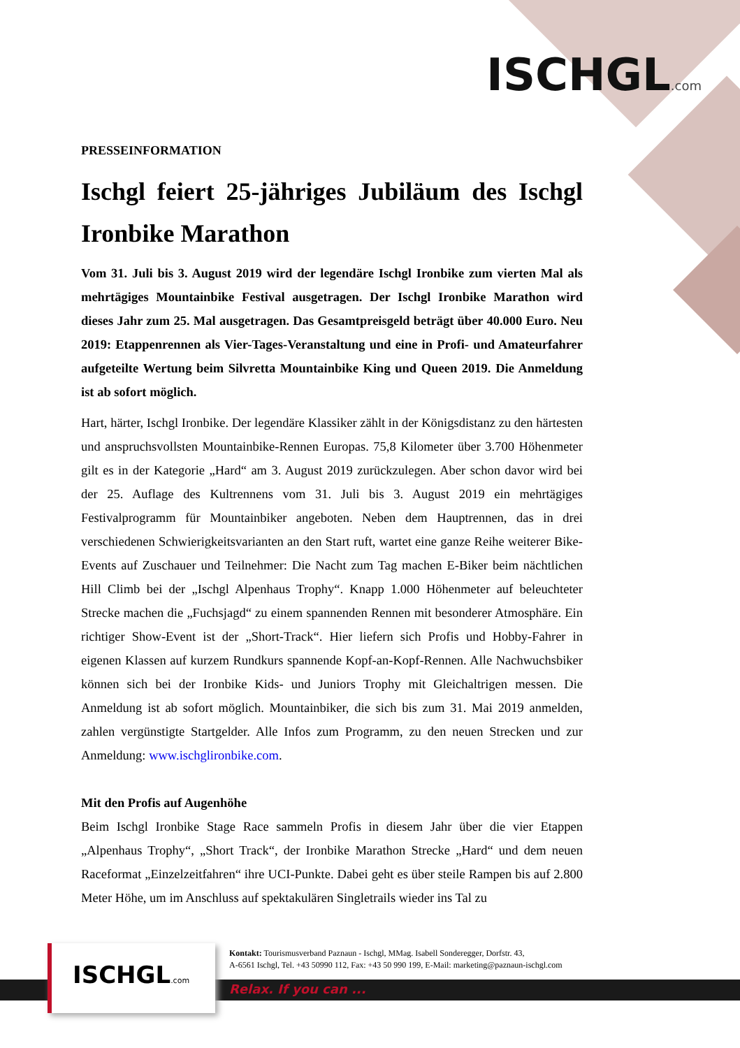ISCHGL.com
PRESSEINFORMATION
Ischgl feiert 25-jähriges Jubiläum des Ischgl Ironbike Marathon
Vom 31. Juli bis 3. August 2019 wird der legendäre Ischgl Ironbike zum vierten Mal als mehrtägiges Mountainbike Festival ausgetragen. Der Ischgl Ironbike Marathon wird dieses Jahr zum 25. Mal ausgetragen. Das Gesamtpreisgeld beträgt über 40.000 Euro. Neu 2019: Etappenrennen als Vier-Tages-Veranstaltung und eine in Profi- und Amateurfahrer aufgeteilte Wertung beim Silvretta Mountainbike King und Queen 2019. Die Anmeldung ist ab sofort möglich.
Hart, härter, Ischgl Ironbike. Der legendäre Klassiker zählt in der Königsdistanz zu den härtesten und anspruchsvollsten Mountainbike-Rennen Europas. 75,8 Kilometer über 3.700 Höhenmeter gilt es in der Kategorie „Hard“ am 3. August 2019 zurückzulegen. Aber schon davor wird bei der 25. Auflage des Kultrennens vom 31. Juli bis 3. August 2019 ein mehrtägiges Festivalprogramm für Mountainbiker angeboten. Neben dem Hauptrennen, das in drei verschiedenen Schwierigkeitsvarianten an den Start ruft, wartet eine ganze Reihe weiterer Bike-Events auf Zuschauer und Teilnehmer: Die Nacht zum Tag machen E-Biker beim nächtlichen Hill Climb bei der „Ischgl Alpenhaus Trophy“. Knapp 1.000 Höhenmeter auf beleuchteter Strecke machen die „Fuchsjagd“ zu einem spannenden Rennen mit besonderer Atmosphäre. Ein richtiger Show-Event ist der „Short-Track“. Hier liefern sich Profis und Hobby-Fahrer in eigenen Klassen auf kurzem Rundkurs spannende Kopf-an-Kopf-Rennen. Alle Nachwuchsbiker können sich bei der Ironbike Kids- und Juniors Trophy mit Gleichaltrigen messen. Die Anmeldung ist ab sofort möglich. Mountainbiker, die sich bis zum 31. Mai 2019 anmelden, zahlen vergünstigte Startgelder. Alle Infos zum Programm, zu den neuen Strecken und zur Anmeldung: www.ischglironbike.com.
Mit den Profis auf Augenhöhe
Beim Ischgl Ironbike Stage Race sammeln Profis in diesem Jahr über die vier Etappen „Alpenhaus Trophy“, „Short Track“, der Ironbike Marathon Strecke „Hard“ und dem neuen Raceformat „Einzelzeitfahren“ ihre UCI-Punkte. Dabei geht es über steile Rampen bis auf 2.800 Meter Höhe, um im Anschluss auf spektakulären Singletrails wieder ins Tal zu
ISCHGL.com
Kontakt: Tourismusverband Paznaun - Ischgl, MMag. Isabell Sonderegger, Dorfstr. 43,
A-6561 Ischgl, Tel. +43 50990 112, Fax: +43 50 990 199, E-Mail: marketing@paznaun-ischgl.com
Relax. If you can ...